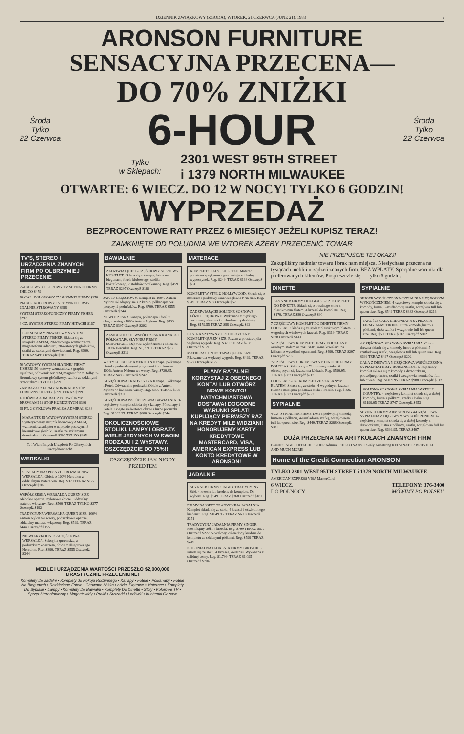DZIENNIK ZWIĄZKOWY (ZGODA), WTOREK, 21 CZERWCA (JUNE 21), 1983 5
ARONSON FURNITURE
SENSACYJNA PRZECENA—
DO 70% ZNIŻKI
Środa
Tylko
22 Czerwca
6-HOUR
Środa
Tylko
22 Czerwca
Tylko
w Sklepach:
2301 WEST 95TH STREET
i 1379 NORTH MILWAUKEE
OTWARTE: 6 WIECZ. DO 12 W NOCY! TYLKO 6 GODZIN!
WYPRZEDAŻ
BEZPROCENTOWE RATY PRZEZ 6 MIESIĘCY JEŻELI KUPISZ TERAZ!
ZAMKNIĘTE OD POŁUDNIA WE WTOREK AŻEBY PRZECENIĆ TOWAR
TV'S, STEREO I URZĄDZENIA ZNANYCH FIRM PO OLBRZYMIEJ PRZECENIE
25-CALOWY KOLOROWY TV SŁYNNEJ FIRMY PHILCO $479
19-CAL. KOLOROWY TV SŁYNNEJ FIRMY $279
19-CAL. KOLOROWY TV SŁYNNEJ FIRMY ZDALNIE STEROWANY $388
SYSTEM STEREOFONICZNY FIRMY FISHER $297
3-CZ. SYSTEM STEREO FIRMY HITACHI $167
LUKSUSOWY 20-WATOWY SYSTEM STEREO FIRMY FISHER. Składa się ze strojnika AM/FM, 20-watowego wzmacniacza, magnetofonu, adapteru, 20-watowych głośników, szafki ze szklanymi drzwiczkami. Reg. $699. TERAZ $499 Oszczędź $200
50-WATOWY SYSTEM SŁYNNEJ FIRMY FISHER! 50-watowy wzmacniacz z graphic equalizer, odbiornik AM/FM, magnetofon z Dolby, 3-kierunkowy system głośnikowy, szafka ze szklanymi drzwiczkami. TYLKO $799.
ZAMRAŻACZ FIRMY ADMIRAL 8 STÓP KUBICZNYCH REG. $399. TERAZ $299
LODÓWKA ADMIRAL Z PODWÓJNYMI DRZWIAMI 12 STÓP KUBICZNYCH $396
18 FT. 2-CYKLOWA PRALKA ADMIRAL $288
MARANTZ 45-WATOWY SYSTEM STEREO. Syntetyzowany strojnik kwarcowy AM/FM, wzmacniacz, adapter o napędzie pasowym, 3-kierunkowe głośniki, szafka ze szklanymi drzwiczkami. Oszczędź $300 TYLKO $995
Te i Wiele Innych Urządzeń Po Olbrzymich Oszczędnościach!
WERSALKI
SENSACYJNA! PEŁNYCH ROZMIARÓW WERSALKA. Obicie z 100% Herculon z oddzielnym materacem. Reg. $379 TERAZ $177. Oszczędź $202.
WSPÓŁCZESNA WERSALKA QUEEN SIZE Głębokie oparcia, nylonowe obicie. Oddzielny materac włączony. Reg. $569. TERAZ TYLKO $377 Oszczędź $192
TRADYCYJNA WERSALKA QUEEN SIZE. 100% Antron Nylon we wzory, poduszkowe oparcie, oddzielny materac włączony. Reg. $599. TERAZ $444 Oszczędź $155
NIEWIARYGODNE! 2-CZĘŚCIOWA WERSALKA. Sekcyjna queen size, z poduszkiem oparciem, obicie z długotrwałego Herculon. Reg. $899. TERAZ $555 Oszczędź $344
BAWIALNIE
ZADZIWIAJĄCE! 6-CZĘŚCIOWY SOSNOWY KOMPLET. Składa się z kanapy, fotela na biegunach, fotela klubowego, stolika koktailowego, 2 stolików pod kanapę. Reg. $459 TERAZ $297 Oszczędź $162
JAK 10-CZĘŚCIOWY. Komplet ze 100% Antron Nylonu składający się z 2 kanap, półkanapy bez poręczy, 2 podnóżków. Reg. $799. TERAZ $555 Oszczędź $244
NOWOCZESNA Kanapa, półkanapa i fotel z długotrwałego 100% Antron Nylonu. Reg. $599. TERAZ $397 Oszczędź $202
ZASKAKUJĄCE! WSPÓŁCZESNA KANAPA I PÓŁKANAPA SŁYNNEJ FIRMY SCHWEIGER. Dębowe wykończenie i obicie ze 100% Herculon. Reg. $1,099.95 TERAZ $788 Oszczędź $312
W STYLU EARLY AMERICAN Kanapa, półkanapa i fotel z poduszkowymi poręczami i obiciem ze 100% Antron Nylonu we wzory. Reg. $729.95. TERAZ $488 Oszczędź $242
3-CZĘŚCIOWA TRADYCYJNA Kanapa, Półkanapa i Fotel. Odwracalne poduszki. Obicie z Antron Nylonu w kwieciste wzory. Reg. $899 TERAZ $588 Oszczędź $311
3-CZĘŚCIOWA WSPÓŁCZESNA BAWIALNIA. 3-częściowy komplet składa się z kanapy, Półkanapy i Fotela. Bogate welwetowe obicie i łużne poduszki. Reg. $1009.95. TERAZ $666 Oszczędź $344
OKOLICZNOŚCIOWE STOLIKI, LAMPY I OBRAZY. WIELE JEDYNYCH W SWOIM RODZAJU I Z WYSTAWY. OSZCZĘDŹCIE DO 75%!!
OSZCZĘDŹCIE JAK NIGDY PRZEDTEM
MATERACE
KOMPLET SEALY FULL SIZE. Materac i podstawa sprężynowa gwarantujące idealny wypoczynek. Reg. $249. TERAZ $168 Oszczędź $81
KOMPLET W STYLU HOLLYWOOD. Składa się z materaca i podstawy oraz wezgłowia twin size. Reg. $149. TERAZ $97 Oszczędź $52
ZADZIWIAJĄCE! SOLIDNE SOSNOWE ŁÓŻKO PIĘTROWE. Wykonane z ciężkiego sosnowego drewna i z wbudowaną drabinką. Reg. $179.55 TERAZ $88 Oszczędź $92
EKSTRA SZTYWNY ORTOPEDYCZNY KOMPLET QUEEN SIZE. Razem z podstawą dla większej wygody. Reg. $379. TERAZ $258 Oszczędź $121
MATRERAC I PODSTAWA QUEEN SIZE. Pikowane dla większej wygody. Reg. $499. TERAZ $377 Oszczędź $122
PLANY RATALNE!
KORZYSTAJ Z OBECNEGO KONTA! LUB OTWÓRZ NOWE KONTO! NATYCHMIASTOWA DOSTAWA! DOGODNE WARUNKI SPŁAT! KUPUJĄCY PIERWSZY RAZ NA KREDYT MILE WIDZIANI! HONORUJEMY KARTY KREDYTOWE MASTERCARD, VISA, AMERICAN EXPRESS LUB KONTO KREDYTOWE W ARONSON!
JADALNIE
SŁYNNEJ! FIRMY SINGER TRADYCYJNY Stół, 4 krzesła lub kredens do kompletu. Do wyboru. Reg. $549 TERAZ $368 Oszczędź $181
FIRMY BASSETT TRADYCYJNA JADALNIA. Komplet składa się ze stołu, 4 krzeseł i oświetlonego kredensu. Reg. $1049.95. TERAZ $699 Oszczędź $351
TRADYCYJNA JADALNIA FIRMY SINGER Prostokątny stół i 4 krzesła. Reg. $799 TERAZ $577 Oszczędź $222. 57-calowy, oświetlony kredens do kompletu ze szklanymi półkami. Reg. $599 TERAZ $449
KOLONIALNA JADALNIA FIRMY BROYHILL składa się ze stołu, 4 krzeseł, kredensu. Wykonana z solidnej sosny. Reg. $1,799. TERAZ $1,095 Oszczędź $704
NIE PRZEPUŚCIE TEJ OKAZJI
Zakupiliśmy nadmiar towaru i brak nam miejsca. Niesłychana przecena na tysiącach mebli i urządzeń znanych firm. BEZ WPŁATY. Specjalne warunki dla preferowanych klientów. Pospieszczie się — tylko 6 godzin.
DINETTE
SŁYNNEJ! FIRMY DOUGLAS 5-CZ. KOMPLET DO DINETTE. Składa się z owalnego stołu z plastikowym blatem, 4 krzeseł do kompletu. Reg. $179. TERAZ $89 Oszczędź $90
7-CZĘŚCIOWY KOMPLET DO DINETTE FIRMY DOUGLAS. Składa się ze stołu z plastikowym blatem. 6 wygodnych winilowych krzeseł. Reg. $319. TERAZ $178 Oszczędź $141
5-CZĘŚCIOWY KOMPLET FIRMY DOUGLAS z owalnym stołem 41"x41"x60", 4-ma krzesłami na kółkach z wysokimi oparciami. Reg. $499. TERAZ $297 Oszczędź $202
7-CZĘŚCIOWY CHROMOWANY DINETTE FIRMY DOUGLAS. Składa się z 72-calowego stołu i 6 obracających się krzeseł na kółkach. Reg. $599.95. TERAZ $387 Oszczędź $213
DOUGLAS 5-CZ. KOMPLET ZE SZKLANYM BLATEM. Składa się ze stołu i 4 wygodnych krzeseł. Rattan i mosiężna podstawa stołu i krzesła. Reg. $799. TERAZ $577 Oszczędź $222
SYPIALNIE
4-CZ. SYPIALNIA FIRMY DMI z podwójną komodą, lustrem z półkami, 4-szufladową szafką, wezgłowiem full lub queen size. Reg. $449. TERAZ $268 Oszczędź $181
SYPIALNIE
SINGER WSPÓŁCZESNA SYPIALNIA Z DĘBOWYM WYKOŃCZENIEM. 4-częściowy komplet składa się z komody, lustra, 5-szufladowej szafki, wezgłwia full lub queen size. Reg. $549 TERAZ $333 Oszczędź $216
JAKOŚĆ! CAŁA DREWNIANA SYPILANIA FIRMY ARMSTRONG. Duża komoda, lustro z półkami, duża szafka i wezgłowie full lub queen size. Reg. $599 TERZ $397 Oszczędź $202
4-CZĘŚCIOWA SOSNOWA SYPIALNIA. Cała z drewna składa się z komody, lustra z półkami, 5-szufladowej szafki, wezgłowia full lub queen size. Reg. $699 TERAZ $497 Oszczędź $202
CAŁA Z DREWNA 5-CZĘŚCIOWA WSPÓŁCZESNA SYPIALNIA FIRMY BURLINGTON. 5-częściowy komplet składa się z komody z drzwiczkami, podwójnego lustra, szafki i wezgłowia rozmiarów full lub queen. Reg. $1499.95 TERAZ $988 Oszczędź $512
SOLIDNA SOSNOWA SYPIALNIA W STYLU COUNTRY. 4-częściowy komplet składa się z dużej komody, lustra z półkami, szafki i łóżka. Reg. $1199.95 TERAZ $747 Oszczędź $453
SŁYNNEJ FIRMY ARMSTRONG 4-CZĘŚCIOWA SYPIALNIA Z DĘBOWYM WYKOŃCZENIEM. 4-częściowy komplet składa się z dużej komody z drzwiczkami, lustra z półkami, szafki, wezgłowia full lub queen size. Reg. $699.95. TERAZ $497
DUŻA PRZECENA NA ARTYKUŁACH ZNANYCH FIRM
Bassett SINGER HITACHI FISHER Admiral PHILCO SANYO Sealy Armstrong KELVINATOR BROYHILL . . . AND MUCH MORE!
Home of the Credit Connection ARONSON
TYLKO 2301 WEST 95TH STREET i 1379 NORTH MILWAUKEE
AMERICAN EXPRESS VISA MasterCard
6 WIECZ.
DO POŁNOCY TELEFONY: 376-3400
MÓWIMY PO POLSKU
MEBLE I URZĄDZENIA WARTOŚCI PRZESZŁO $2,000,000 DRASTYCZNIE PRZECENIONE!
Komplety Do Jadalni • Komplety do Pokoju Rodzinnego • Kanapy • Fotele • Półkanapy • Fotele Na Biegunach • Rozkładane Fotele • Chowane Łóżka • Łóżka Piętrowe • Materace • Komplety Do Sypialni • Lampy • Komplety Do Bawialni • Komplety Do Dinette • Stoły • Kolorowe TV • Sprzęt Stereofoniczny • Magnetowidy • Pralki • Suszarki • Lodówki • Kuchenki Gazowe